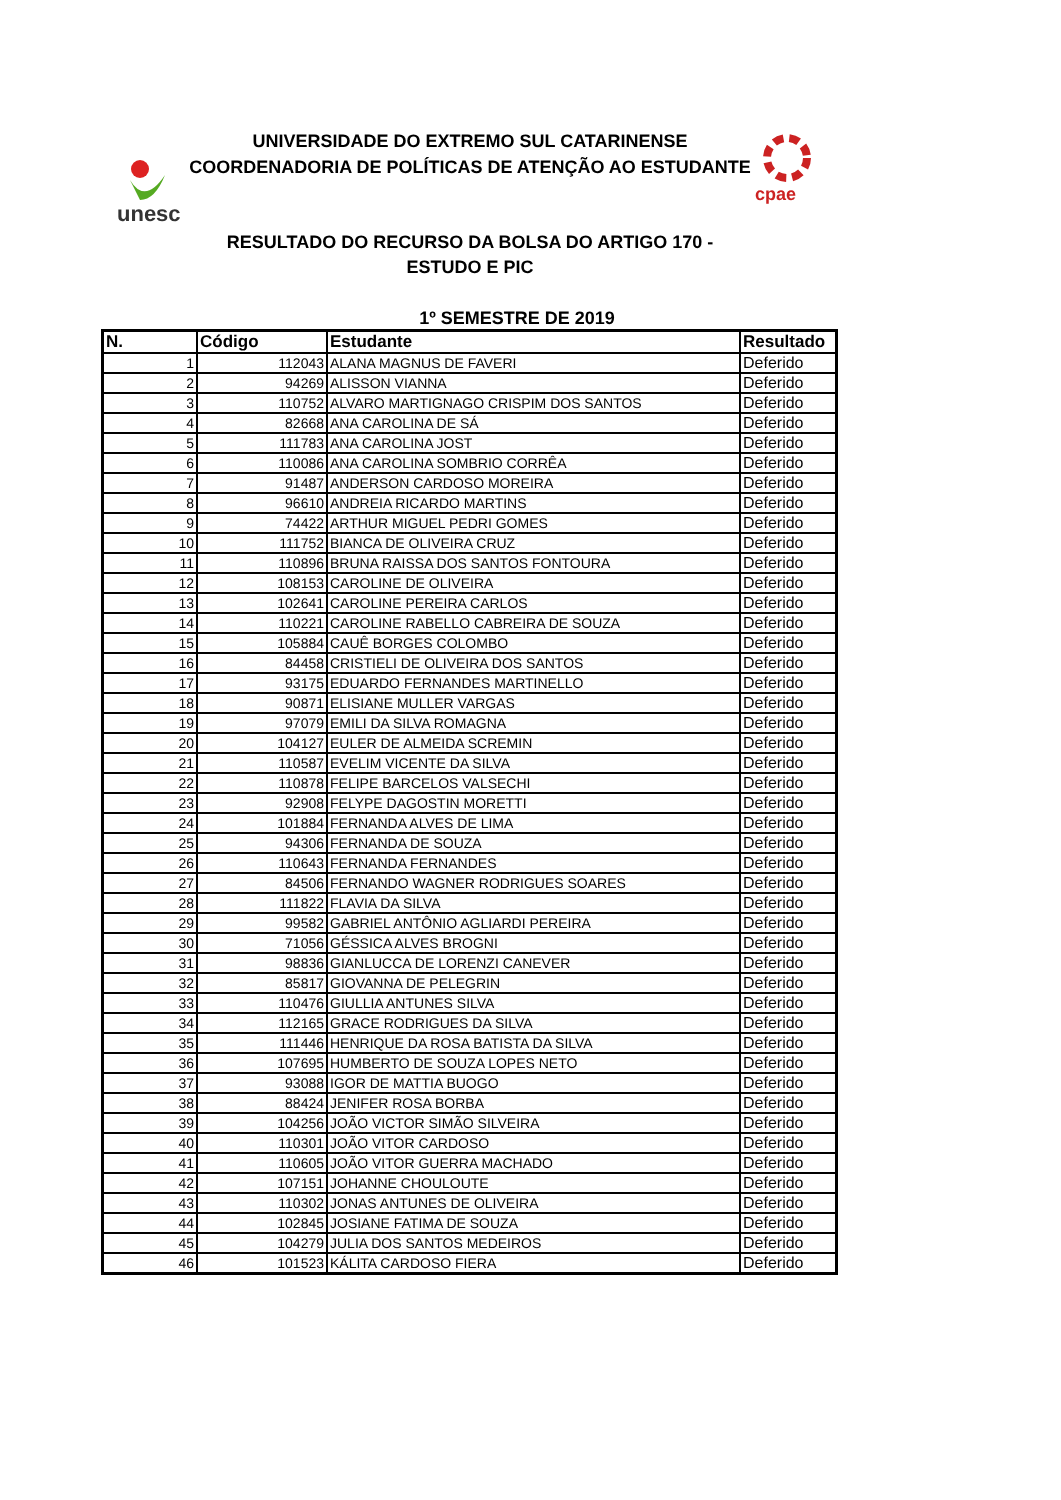unesc
cpae
UNIVERSIDADE DO EXTREMO SUL CATARINENSE
COORDENADORIA DE POLÍTICAS DE ATENÇÃO AO ESTUDANTE
RESULTADO DO RECURSO DA BOLSA DO ARTIGO 170 -
ESTUDO E PIC
1º SEMESTRE DE 2019
| N. | Código | Estudante | Resultado |
| --- | --- | --- | --- |
| 1 | 112043 | ALANA MAGNUS DE FAVERI | Deferido |
| 2 | 94269 | ALISSON VIANNA | Deferido |
| 3 | 110752 | ALVARO MARTIGNAGO CRISPIM DOS SANTOS | Deferido |
| 4 | 82668 | ANA CAROLINA DE SÁ | Deferido |
| 5 | 111783 | ANA CAROLINA JOST | Deferido |
| 6 | 110086 | ANA CAROLINA SOMBRIO CORRÊA | Deferido |
| 7 | 91487 | ANDERSON CARDOSO MOREIRA | Deferido |
| 8 | 96610 | ANDREIA RICARDO MARTINS | Deferido |
| 9 | 74422 | ARTHUR MIGUEL PEDRI GOMES | Deferido |
| 10 | 111752 | BIANCA DE OLIVEIRA CRUZ | Deferido |
| 11 | 110896 | BRUNA RAISSA DOS SANTOS FONTOURA | Deferido |
| 12 | 108153 | CAROLINE DE OLIVEIRA | Deferido |
| 13 | 102641 | CAROLINE PEREIRA CARLOS | Deferido |
| 14 | 110221 | CAROLINE RABELLO CABREIRA DE SOUZA | Deferido |
| 15 | 105884 | CAUÊ BORGES COLOMBO | Deferido |
| 16 | 84458 | CRISTIELI DE OLIVEIRA DOS SANTOS | Deferido |
| 17 | 93175 | EDUARDO FERNANDES MARTINELLO | Deferido |
| 18 | 90871 | ELISIANE MULLER VARGAS | Deferido |
| 19 | 97079 | EMILI DA SILVA ROMAGNA | Deferido |
| 20 | 104127 | EULER DE ALMEIDA SCREMIN | Deferido |
| 21 | 110587 | EVELIM VICENTE DA SILVA | Deferido |
| 22 | 110878 | FELIPE BARCELOS VALSECHI | Deferido |
| 23 | 92908 | FELYPE DAGOSTIN MORETTI | Deferido |
| 24 | 101884 | FERNANDA ALVES DE LIMA | Deferido |
| 25 | 94306 | FERNANDA DE SOUZA | Deferido |
| 26 | 110643 | FERNANDA FERNANDES | Deferido |
| 27 | 84506 | FERNANDO WAGNER RODRIGUES SOARES | Deferido |
| 28 | 111822 | FLAVIA DA SILVA | Deferido |
| 29 | 99582 | GABRIEL ANTÔNIO AGLIARDI PEREIRA | Deferido |
| 30 | 71056 | GÉSSICA ALVES BROGNI | Deferido |
| 31 | 98836 | GIANLUCCA DE LORENZI CANEVER | Deferido |
| 32 | 85817 | GIOVANNA DE PELEGRIN | Deferido |
| 33 | 110476 | GIULLIA ANTUNES SILVA | Deferido |
| 34 | 112165 | GRACE RODRIGUES DA SILVA | Deferido |
| 35 | 111446 | HENRIQUE DA ROSA BATISTA DA SILVA | Deferido |
| 36 | 107695 | HUMBERTO DE SOUZA LOPES NETO | Deferido |
| 37 | 93088 | IGOR DE MATTIA BUOGO | Deferido |
| 38 | 88424 | JENIFER ROSA BORBA | Deferido |
| 39 | 104256 | JOÃO VICTOR SIMÃO SILVEIRA | Deferido |
| 40 | 110301 | JOÃO VITOR CARDOSO | Deferido |
| 41 | 110605 | JOÃO VITOR GUERRA MACHADO | Deferido |
| 42 | 107151 | JOHANNE CHOULOUTE | Deferido |
| 43 | 110302 | JONAS ANTUNES DE OLIVEIRA | Deferido |
| 44 | 102845 | JOSIANE FATIMA DE SOUZA | Deferido |
| 45 | 104279 | JULIA DOS SANTOS MEDEIROS | Deferido |
| 46 | 101523 | KÁLITA CARDOSO FIERA | Deferido |